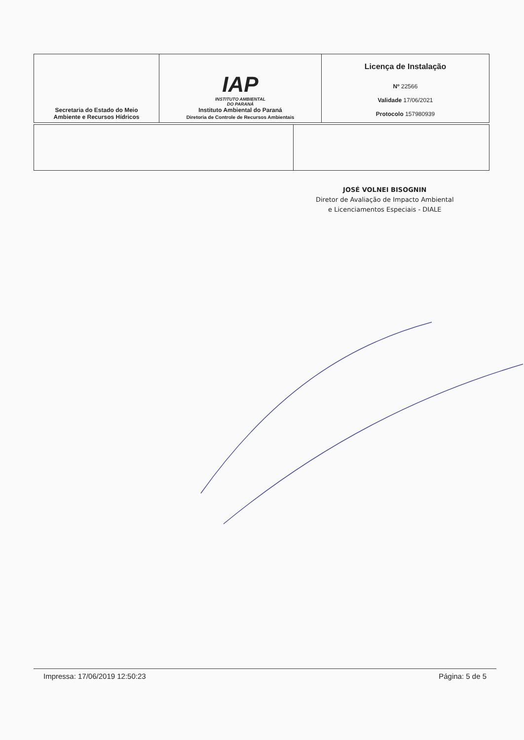| Secretaria do Estado do Meio Ambiente e Recursos Hídricos | IAP INSTITUTO AMBIENTAL DO PARANÁ Instituto Ambiental do Paraná Diretoria de Controle de Recursos Ambientais | Licença de Instalação Nº 22566 Validade 17/06/2021 Protocolo 157980939 |
JOSÉ VOLNEI BISOGNIN
Diretor de Avaliação de Impacto Ambiental
e Licenciamentos Especiais - DIALE
Impressa: 17/06/2019 12:50:23 Página: 5 de 5